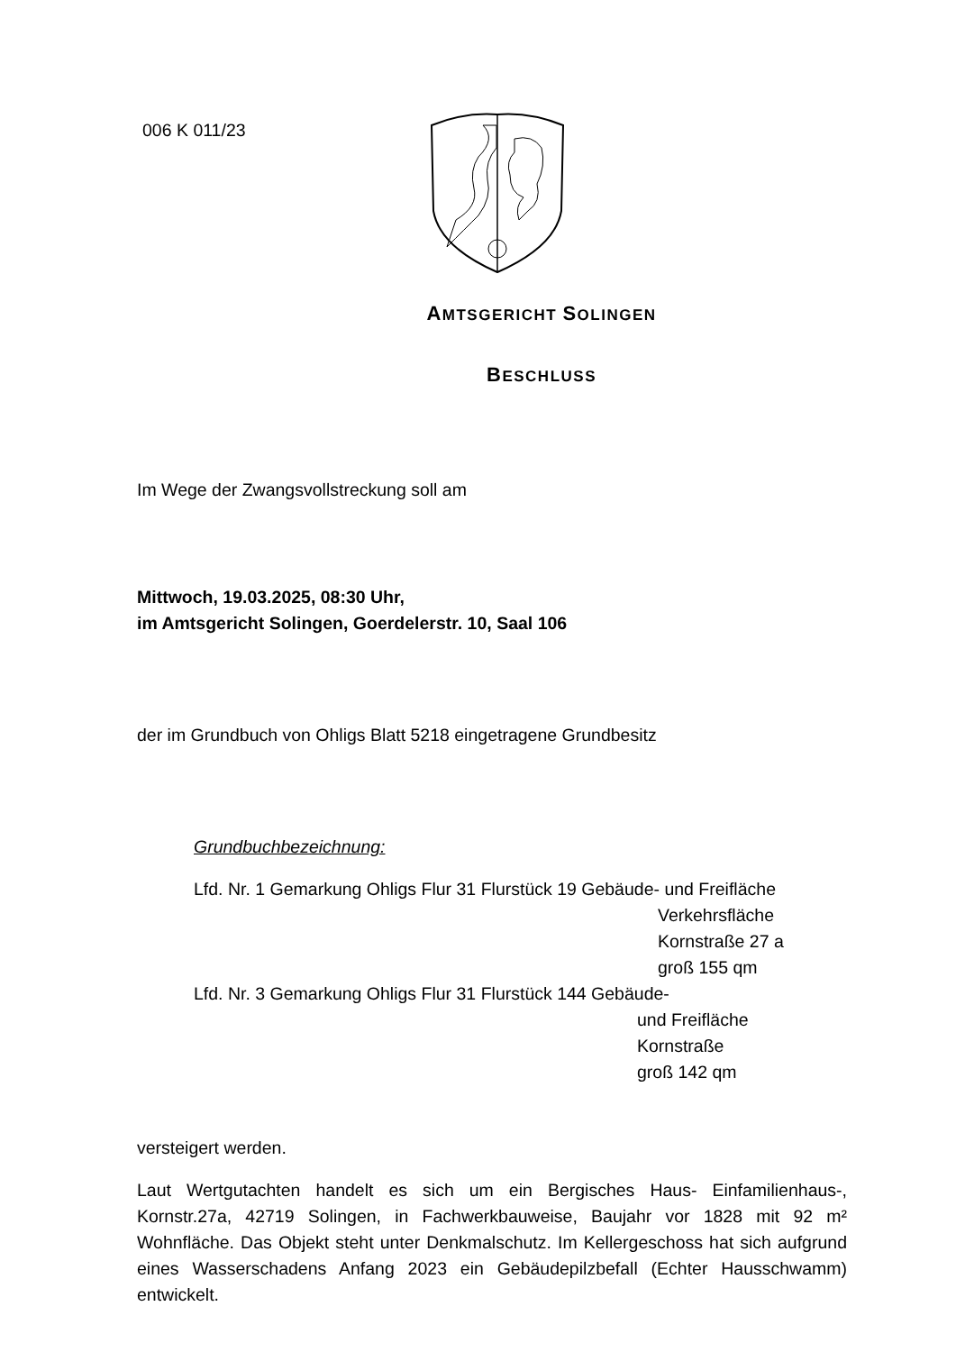006 K 011/23
AMTSGERICHT SOLINGEN
BESCHLUSS
Im Wege der Zwangsvollstreckung soll am
Mittwoch, 19.03.2025, 08:30 Uhr,
im Amtsgericht Solingen, Goerdelerstr. 10, Saal 106
der im Grundbuch von Ohligs Blatt 5218 eingetragene Grundbesitz
Grundbuchbezeichnung:
Lfd. Nr. 1 Gemarkung Ohligs Flur 31 Flurstück 19 Gebäude- und Freifläche
Verkehrsfläche
Kornstraße 27 a
groß 155 qm
Lfd. Nr. 3 Gemarkung Ohligs Flur 31 Flurstück 144 Gebäude-
und Freifläche
Kornstraße
groß 142 qm
versteigert werden.
Laut Wertgutachten handelt es sich um ein Bergisches Haus- Einfamilienhaus-, Kornstr.27a, 42719 Solingen, in Fachwerkbauweise, Baujahr vor 1828 mit 92 m² Wohnfläche. Das Objekt steht unter Denkmalschutz. Im Kellergeschoss hat sich aufgrund eines Wasserschadens Anfang 2023 ein Gebäudepilzbefall (Echter Hausschwamm) entwickelt.